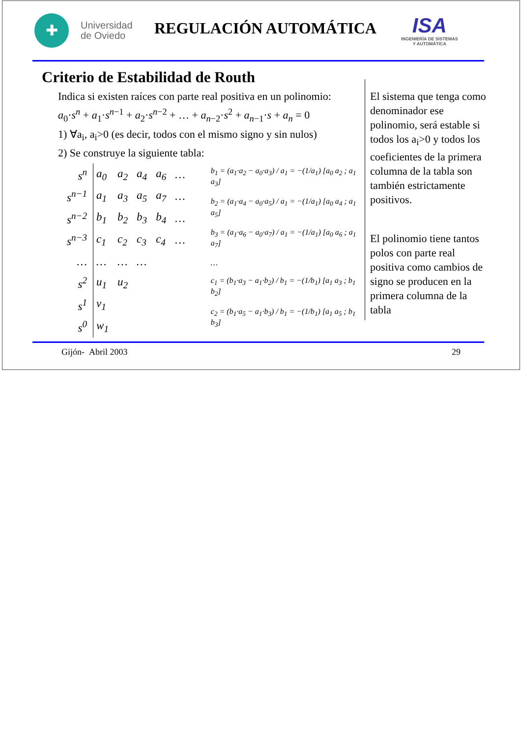✚
Universidad
de Oviedo
REGULACIÓN AUTOMÁTICA
ISA
INGENIERÍA DE SISTEMAS
Y AUTOMÁTICA
Criterio de Estabilidad de Routh
Indica si existen raíces con parte real positiva en un polinomio:
a<sub>0</sub>·s<sup>n</sup> + a<sub>1</sub>·s<sup>n−1</sup> + a<sub>2</sub>·s<sup>n−2</sup> + … + a<sub>n−2</sub>·s<sup>2</sup> + a<sub>n−1</sub>·s + a<sub>n</sub> = 0
1) ∀a<sub>i</sub>, a<sub>i</sub>>0 (es decir, todos con el mismo signo y sin nulos)
2) Se construye la siguiente tabla:
| s<sup>n</sup> | a<sub>0</sub> | a<sub>2</sub> | a<sub>4</sub> | a<sub>6</sub> | … |
| s<sup>n−1</sup> | a<sub>1</sub> | a<sub>3</sub> | a<sub>5</sub> | a<sub>7</sub> | … |
| s<sup>n−2</sup> | b<sub>1</sub> | b<sub>2</sub> | b<sub>3</sub> | b<sub>4</sub> | … |
| s<sup>n−3</sup> | c<sub>1</sub> | c<sub>2</sub> | c<sub>3</sub> | c<sub>4</sub> | … |
| … | … | … | … | | |
| s<sup>2</sup> | u<sub>1</sub> | u<sub>2</sub> | | | |
| s<sup>1</sup> | v<sub>1</sub> | | | | |
| s<sup>0</sup> | w<sub>1</sub> | | | | |
b<sub>1</sub> = (a<sub>1</sub>·a<sub>2</sub> − a<sub>0</sub>·a<sub>3</sub>) / a<sub>1</sub> = −(1/a<sub>1</sub>) [a<sub>0</sub> a<sub>2</sub> ; a<sub>1</sub> a<sub>3</sub>]
b<sub>2</sub> = (a<sub>1</sub>·a<sub>4</sub> − a<sub>0</sub>·a<sub>5</sub>) / a<sub>1</sub> = −(1/a<sub>1</sub>) [a<sub>0</sub> a<sub>4</sub> ; a<sub>1</sub> a<sub>5</sub>]
b<sub>3</sub> = (a<sub>1</sub>·a<sub>6</sub> − a<sub>0</sub>·a<sub>7</sub>) / a<sub>1</sub> = −(1/a<sub>1</sub>) [a<sub>0</sub> a<sub>6</sub> ; a<sub>1</sub> a<sub>7</sub>]
…
c<sub>1</sub> = (b<sub>1</sub>·a<sub>3</sub> − a<sub>1</sub>·b<sub>2</sub>) / b<sub>1</sub> = −(1/b<sub>1</sub>) [a<sub>1</sub> a<sub>3</sub> ; b<sub>1</sub> b<sub>2</sub>]
c<sub>2</sub> = (b<sub>1</sub>·a<sub>5</sub> − a<sub>1</sub>·b<sub>3</sub>) / b<sub>1</sub> = −(1/b<sub>1</sub>) [a<sub>1</sub> a<sub>5</sub> ; b<sub>1</sub> b<sub>3</sub>]
El sistema que tenga como denominador ese polinomio, será estable si todos los a<sub>i</sub>>0 y todos los coeficientes de la primera columna de la tabla son también estrictamente positivos.
El polinomio tiene tantos polos con parte real positiva como cambios de signo se producen en la primera columna de la tabla
Gijón- Abril 2003 29